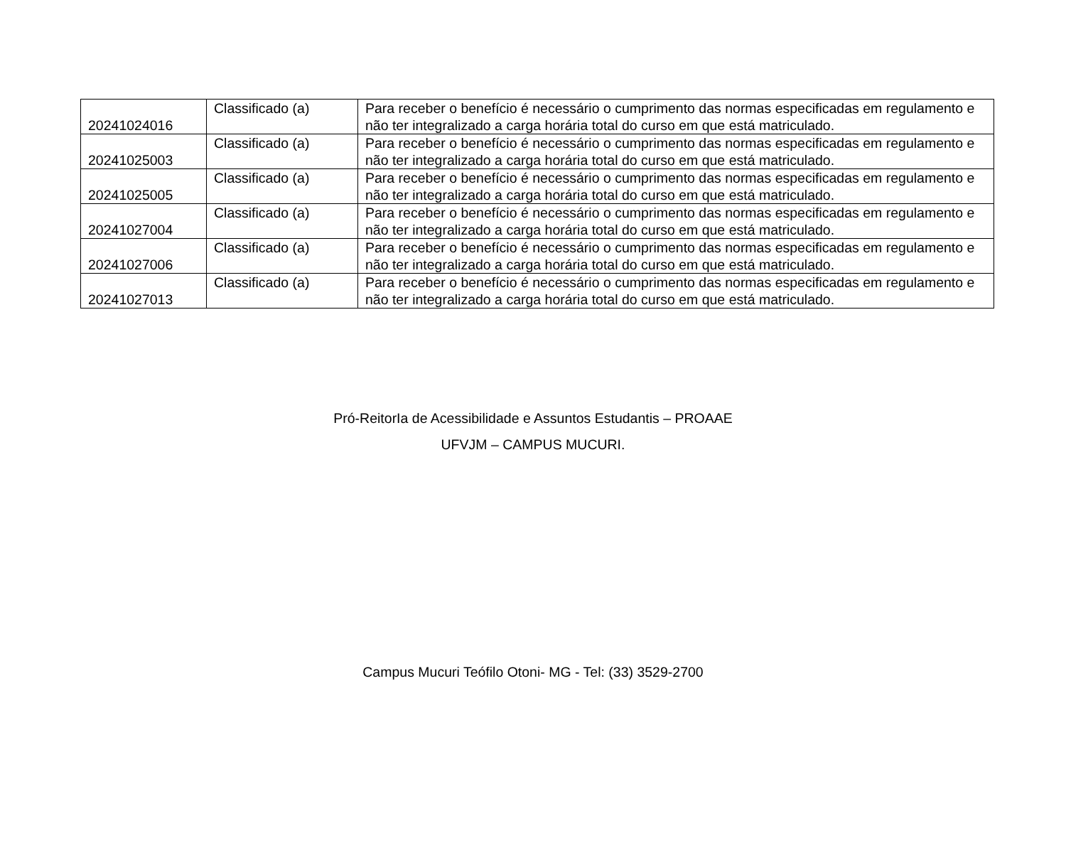| 20241024016 | Classificado (a) | Para receber o benefício é necessário o cumprimento das normas especificadas em regulamento e não ter integralizado a carga horária total do curso em que está matriculado. |
| 20241025003 | Classificado (a) | Para receber o benefício é necessário o cumprimento das normas especificadas em regulamento e não ter integralizado a carga horária total do curso em que está matriculado. |
| 20241025005 | Classificado (a) | Para receber o benefício é necessário o cumprimento das normas especificadas em regulamento e não ter integralizado a carga horária total do curso em que está matriculado. |
| 20241027004 | Classificado (a) | Para receber o benefício é necessário o cumprimento das normas especificadas em regulamento e não ter integralizado a carga horária total do curso em que está matriculado. |
| 20241027006 | Classificado (a) | Para receber o benefício é necessário o cumprimento das normas especificadas em regulamento e não ter integralizado a carga horária total do curso em que está matriculado. |
| 20241027013 | Classificado (a) | Para receber o benefício é necessário o cumprimento das normas especificadas em regulamento e não ter integralizado a carga horária total do curso em que está matriculado. |
Pró-ReitorIa de Acessibilidade e Assuntos Estudantis – PROAAE
UFVJM – CAMPUS MUCURI.
Campus Mucuri Teófilo Otoni- MG - Tel: (33) 3529-2700